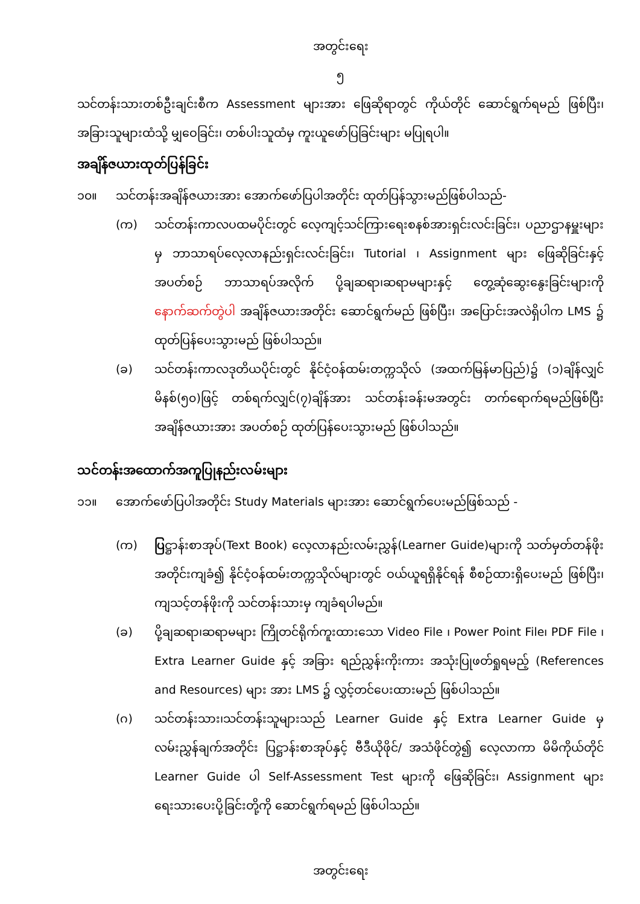အတွင်းရေး
၅
သင်တန်းသားတစ်ဦးချင်းစီက Assessment များအား ဖြေဆိုရာတွင် ကိုယ်တိုင် ဆောင်ရွက်ရမည် ဖြစ်ပြီး၊ အခြားသူများထံသို့ မျှဝေခြင်း၊ တစ်ပါးသူထံမှ ကူးယူဖော်ပြခြင်းများ မပြုရပါ။
အချိန်ဇယားထုတ်ပြန်ခြင်း
၁၀။ သင်တန်းအချိန်ဇယားအား အောက်ဖော်ပြပါအတိုင်း ထုတ်ပြန်သွားမည်ဖြစ်ပါသည်-
(က) သင်တန်းကာလပထမပိုင်းတွင် လေ့ကျင့်သင်ကြားရေးစနစ်အားရှင်းလင်းခြင်း၊ ပညာဌာနမှူးများမှ ဘာသာရပ်လေ့လာနည်းရှင်းလင်းခြင်း၊ Tutorial ၊ Assignment များ ဖြေဆိုခြင်းနှင့် အပတ်စဉ် ဘာသာရပ်အလိုက် ပို့ချဆရာ၊ဆရာမများနှင့် တွေ့ဆုံဆွေးနွေးခြင်းများကို နောက်ဆက်တွဲပါ အချိန်ဇယားအတိုင်း ဆောင်ရွက်မည် ဖြစ်ပြီး၊ အပြောင်းအလဲရှိပါက LMS ၌ ထုတ်ပြန်ပေးသွားမည် ဖြစ်ပါသည်။
(ခ) သင်တန်းကာလဒုတိယပိုင်းတွင် နိုင်ငံ့ဝန်ထမ်းတက္ကသိုလ် (အထက်မြန်မာပြည်)၌ (၁)ချိန်လျှင် မိနစ်(၅၀)ဖြင့် တစ်ရက်လျှင်(၇)ချိန်အား သင်တန်းခန်းမအတွင်း တက်ရောက်ရမည်ဖြစ်ပြီး အချိန်ဇယားအား အပတ်စဉ် ထုတ်ပြန်ပေးသွားမည် ဖြစ်ပါသည်။
သင်တန်းအထောက်အကူပြုနည်းလမ်းများ
၁၁။ အောက်ဖော်ပြပါအတိုင်း Study Materials များအား ဆောင်ရွက်ပေးမည်ဖြစ်သည် -
(က) ပြဋ္ဌာန်းစာအုပ်(Text Book) လေ့လာနည်းလမ်းညွှန်(Learner Guide)များကို သတ်မှတ်တန်ဖိုးအတိုင်းကျခံ၍ နိုင်ငံ့ဝန်ထမ်းတက္ကသိုလ်များတွင် ဝယ်ယူရရှိနိုင်ရန် စီစဉ်ထားရှိပေးမည် ဖြစ်ပြီး၊ ကျသင့်တန်ဖိုးကို သင်တန်းသားမှ ကျခံရပါမည်။
(ခ) ပို့ချဆရာ၊ဆရာမများ ကြိုတင်ရိုက်ကူးထားသော Video File ၊ Power Point File၊ PDF File ၊ Extra Learner Guide နှင့် အခြား ရည်ညွှန်းကိုးကား အသုံးပြုဖတ်ရှုရမည့် (References and Resources) များ အား LMS ၌ လွှင့်တင်ပေးထားမည် ဖြစ်ပါသည်။
(ဂ) သင်တန်းသား၊သင်တန်းသူများသည် Learner Guide နှင့် Extra Learner Guide မှ လမ်းညွှန်ချက်အတိုင်း ပြဋ္ဌာန်းစာအုပ်နှင့် ဗီဒီယိုဖိုင်/ အသံဖိုင်တွဲ၍ လေ့လာကာ မိမိကိုယ်တိုင် Learner Guide ပါ Self-Assessment Test များကို ဖြေဆိုခြင်း၊ Assignment များရေးသားပေးပို့ခြင်းတို့ကို ဆောင်ရွက်ရမည် ဖြစ်ပါသည်။
အတွင်းရေး